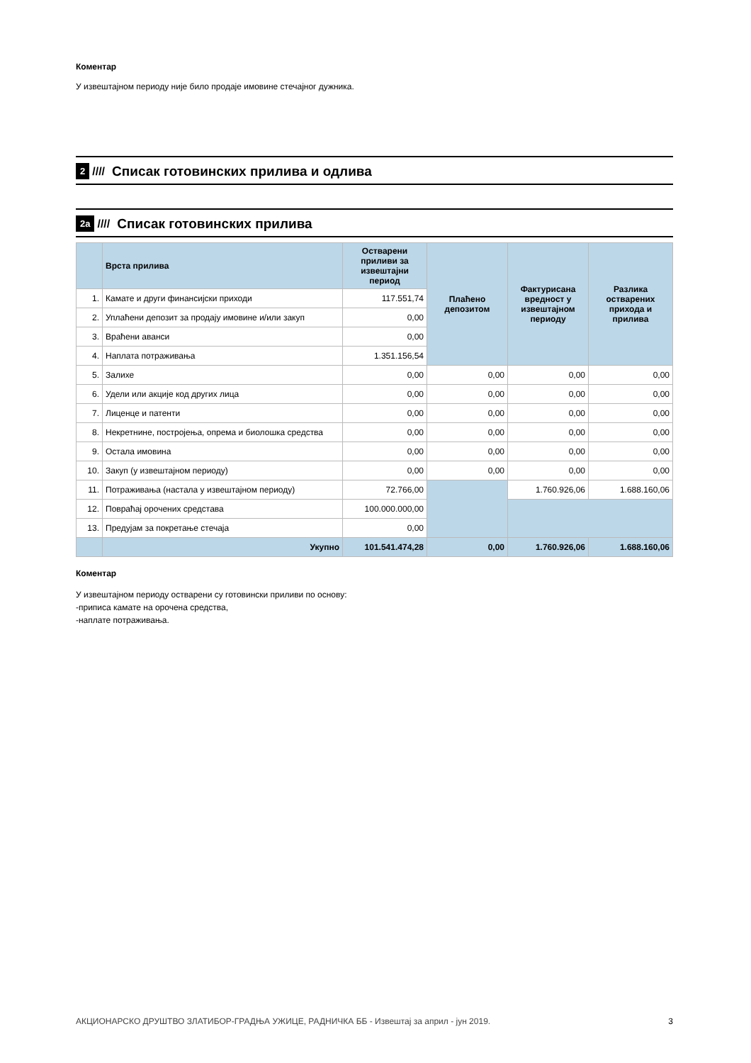Коментар
У извештајном периоду није било продаје имовине стечајног дужника.
2 //// Списак готовинских прилива и одлива
2а //// Списак готовинских прилива
| | Врста прилива | Остварени приливи за извештајни период | Плаћено депозитом | Фактурисана вредност у извештајном периоду | Разлика остварених прихода и прилива |
| --- | --- | --- | --- | --- | --- |
| 1. | Камате и други финансијски приходи | 117.551,74 | | | |
| 2. | Уплаћени депозит за продају имовине и/или закуп | 0,00 | | | |
| 3. | Враћени аванси | 0,00 | | | |
| 4. | Наплата потраживања | 1.351.156,54 | | | |
| 5. | Залихе | 0,00 | 0,00 | 0,00 | 0,00 |
| 6. | Удели или акције код других лица | 0,00 | 0,00 | 0,00 | 0,00 |
| 7. | Лиценце и патенти | 0,00 | 0,00 | 0,00 | 0,00 |
| 8. | Некретнине, постројења, опрема и биолошка средства | 0,00 | 0,00 | 0,00 | 0,00 |
| 9. | Остала имовина | 0,00 | 0,00 | 0,00 | 0,00 |
| 10. | Закуп (у извештајном периоду) | 0,00 | 0,00 | 0,00 | 0,00 |
| 11. | Потраживања (настала у извештајном периоду) | 72.766,00 | | 1.760.926,06 | 1.688.160,06 |
| 12. | Повраћај орочених средстава | 100.000.000,00 | | | |
| 13. | Предујам за покретање стечаја | 0,00 | | | |
| | Укупно | 101.541.474,28 | 0,00 | 1.760.926,06 | 1.688.160,06 |
Коментар
У извештајном периоду остварени су готовински приливи по основу:
-приписа камате на орочена средства,
-наплате потраживања.
АКЦИОНАРСКО ДРУШТВО ЗЛАТИБОР-ГРАДЊА УЖИЦЕ, РАДНИЧКА ББ - Извештај за април - јун 2019. 3